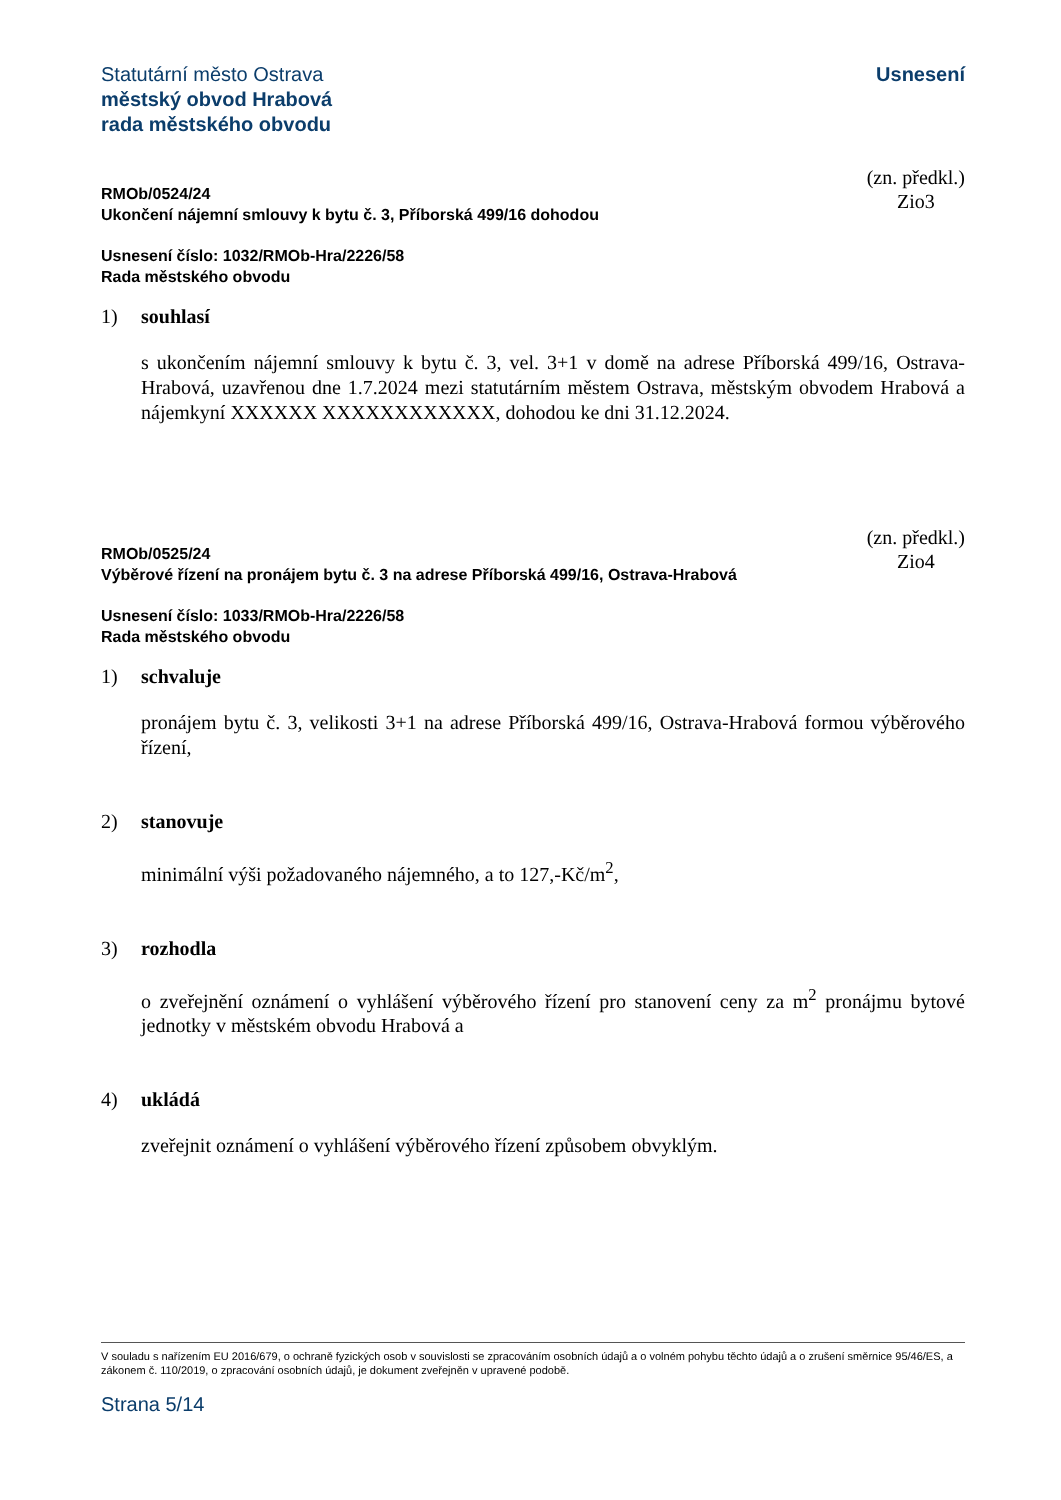Statutární město Ostrava
městský obvod Hrabová
rada městského obvodu
Usnesení
RMOb/0524/24
Ukončení nájemní smlouvy k bytu č. 3, Příborská 499/16 dohodou
(zn. předkl.)
Zio3
Usnesení číslo: 1032/RMOb-Hra/2226/58
Rada městského obvodu
1) souhlasí
s ukončením nájemní smlouvy k bytu č. 3, vel. 3+1 v domě na adrese Příborská 499/16, Ostrava-Hrabová, uzavřenou dne 1.7.2024 mezi statutárním městem Ostrava, městským obvodem Hrabová a nájemkyní XXXXXX XXXXXXXXXXXX, dohodou ke dni 31.12.2024.
RMOb/0525/24
Výběrové řízení na pronájem bytu č. 3 na adrese Příborská 499/16, Ostrava-Hrabová
(zn. předkl.)
Zio4
Usnesení číslo: 1033/RMOb-Hra/2226/58
Rada městského obvodu
1) schvaluje
pronájem bytu č. 3, velikosti 3+1 na adrese Příborská 499/16, Ostrava-Hrabová formou výběrového řízení,
2) stanovuje
minimální výši požadovaného nájemného, a to 127,-Kč/m<sup>2</sup>,
3) rozhodla
o zveřejnění oznámení o vyhlášení výběrového řízení pro stanovení ceny za m<sup>2</sup> pronájmu bytové jednotky v městském obvodu Hrabová a
4) ukládá
zveřejnit oznámení o vyhlášení výběrového řízení způsobem obvyklým.
V souladu s nařízením EU 2016/679, o ochraně fyzických osob v souvislosti se zpracováním osobních údajů a o volném pohybu těchto údajů a o zrušení směrnice 95/46/ES, a zákonem č. 110/2019, o zpracování osobních údajů, je dokument zveřejněn v upravené podobě.
Strana 5/14